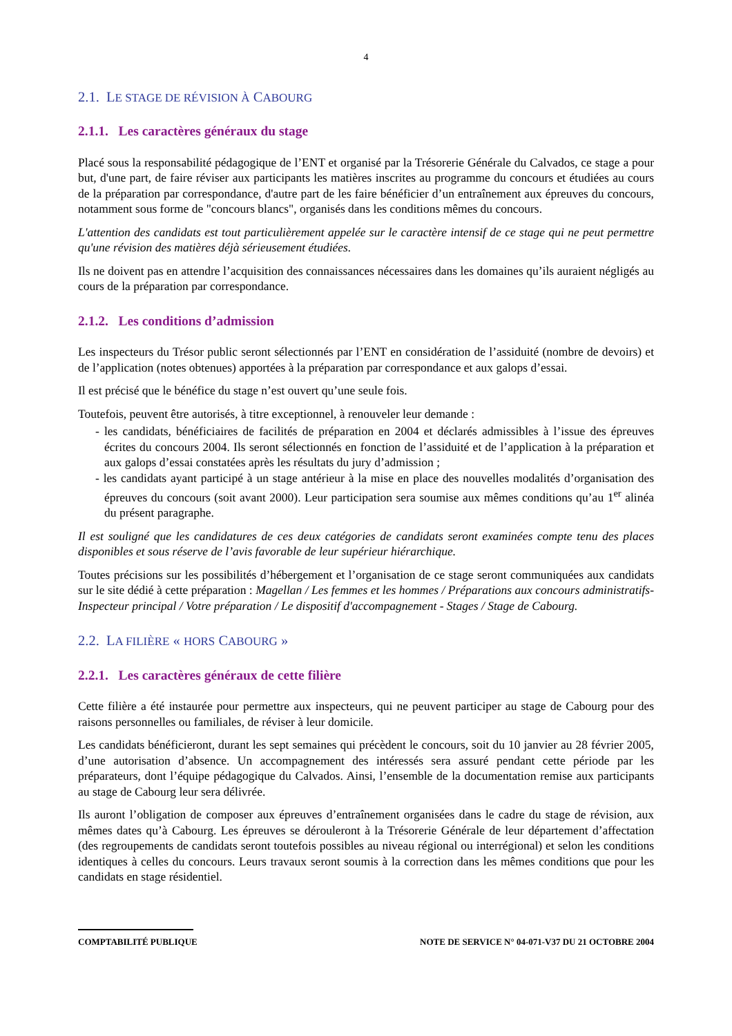4
2.1. LE STAGE DE RÉVISION À CABOURG
2.1.1. Les caractères généraux du stage
Placé sous la responsabilité pédagogique de l’ENT et organisé par la Trésorerie Générale du Calvados, ce stage a pour but, d'une part, de faire réviser aux participants les matières inscrites au programme du concours et étudiées au cours de la préparation par correspondance, d'autre part de les faire bénéficier d’un entraînement aux épreuves du concours, notamment sous forme de "concours blancs", organisés dans les conditions mêmes du concours.
L'attention des candidats est tout particulièrement appelée sur le caractère intensif de ce stage qui ne peut permettre qu'une révision des matières déjà sérieusement étudiées.
Ils ne doivent pas en attendre l’acquisition des connaissances nécessaires dans les domaines qu’ils auraient négligés au cours de la préparation par correspondance.
2.1.2. Les conditions d’admission
Les inspecteurs du Trésor public seront sélectionnés par l’ENT en considération de l’assiduité (nombre de devoirs) et de l’application (notes obtenues) apportées à la préparation par correspondance et aux galops d’essai.
Il est précisé que le bénéfice du stage n’est ouvert qu’une seule fois.
Toutefois, peuvent être autorisés, à titre exceptionnel, à renouveler leur demande :
- les candidats, bénéficiaires de facilités de préparation en 2004 et déclarés admissibles à l’issue des épreuves écrites du concours 2004. Ils seront sélectionnés en fonction de l’assiduité et de l’application à la préparation et aux galops d’essai constatées après les résultats du jury d’admission ;
- les candidats ayant participé à un stage antérieur à la mise en place des nouvelles modalités d’organisation des épreuves du concours (soit avant 2000). Leur participation sera soumise aux mêmes conditions qu’au 1<sup>er</sup> alinéa du présent paragraphe.
Il est souligné que les candidatures de ces deux catégories de candidats seront examinées compte tenu des places disponibles et sous réserve de l’avis favorable de leur supérieur hiérarchique.
Toutes précisions sur les possibilités d’hébergement et l’organisation de ce stage seront communiquées aux candidats sur le site dédié à cette préparation : Magellan / Les femmes et les hommes / Préparations aux concours administratifs-Inspecteur principal / Votre préparation / Le dispositif d'accompagnement - Stages / Stage de Cabourg.
2.2. LA FILIÈRE « HORS CABOURG »
2.2.1. Les caractères généraux de cette filière
Cette filière a été instaurée pour permettre aux inspecteurs, qui ne peuvent participer au stage de Cabourg pour des raisons personnelles ou familiales, de réviser à leur domicile.
Les candidats bénéficieront, durant les sept semaines qui précèdent le concours, soit du 10 janvier au 28 février 2005, d’une autorisation d’absence. Un accompagnement des intéressés sera assuré pendant cette période par les préparateurs, dont l’équipe pédagogique du Calvados. Ainsi, l’ensemble de la documentation remise aux participants au stage de Cabourg leur sera délivrée.
Ils auront l’obligation de composer aux épreuves d’entraînement organisées dans le cadre du stage de révision, aux mêmes dates qu’à Cabourg. Les épreuves se dérouleront à la Trésorerie Générale de leur département d’affectation (des regroupements de candidats seront toutefois possibles au niveau régional ou interrégional) et selon les conditions identiques à celles du concours. Leurs travaux seront soumis à la correction dans les mêmes conditions que pour les candidats en stage résidentiel.
COMPTABILITÉ PUBLIQUE NOTE DE SERVICE N° 04-071-V37 DU 21 OCTOBRE 2004